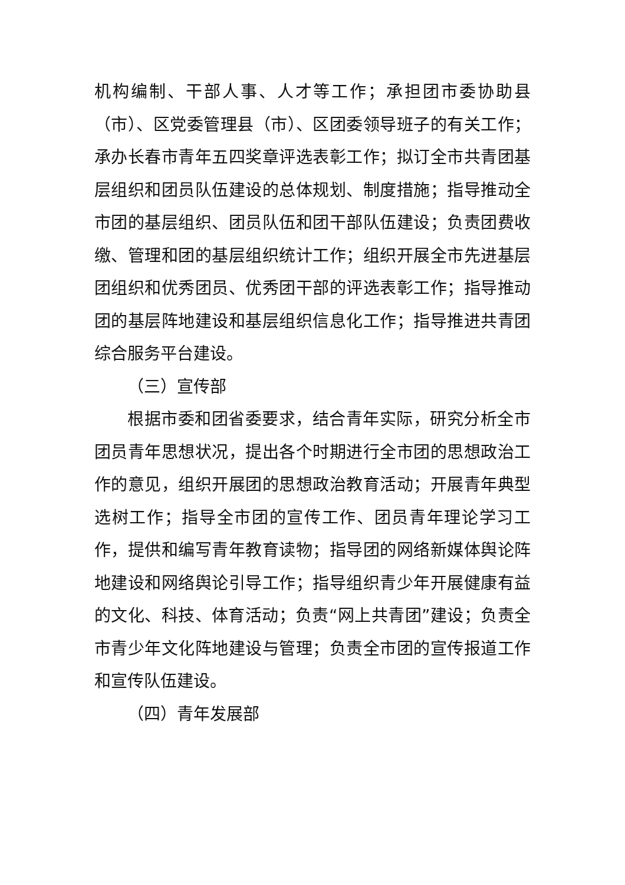机构编制、干部人事、人才等工作；承担团市委协助县（市）、区党委管理县（市）、区团委领导班子的有关工作；承办长春市青年五四奖章评选表彰工作；拟订全市共青团基层组织和团员队伍建设的总体规划、制度措施；指导推动全市团的基层组织、团员队伍和团干部队伍建设；负责团费收缴、管理和团的基层组织统计工作；组织开展全市先进基层团组织和优秀团员、优秀团干部的评选表彰工作；指导推动团的基层阵地建设和基层组织信息化工作；指导推进共青团综合服务平台建设。
（三）宣传部
根据市委和团省委要求，结合青年实际，研究分析全市团员青年思想状况，提出各个时期进行全市团的思想政治工作的意见，组织开展团的思想政治教育活动；开展青年典型选树工作；指导全市团的宣传工作、团员青年理论学习工作，提供和编写青年教育读物；指导团的网络新媒体舆论阵地建设和网络舆论引导工作；指导组织青少年开展健康有益的文化、科技、体育活动；负责“网上共青团”建设；负责全市青少年文化阵地建设与管理；负责全市团的宣传报道工作和宣传队伍建设。
（四）青年发展部